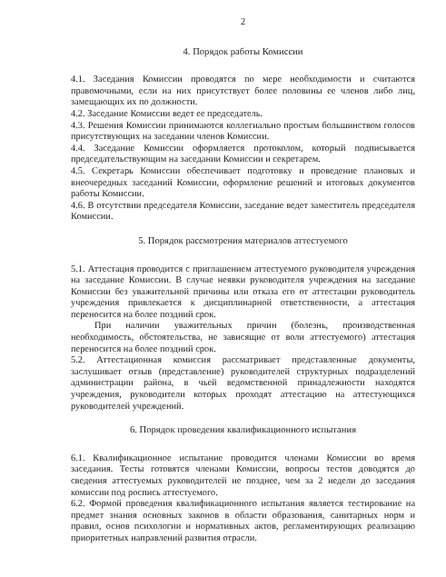2
4. Порядок работы Комиссии
4.1. Заседания Комиссии проводятся по мере необходимости и считаются правомочными, если на них присутствует более половины ее членов либо лиц, замещающих их по должности.
4.2. Заседание Комиссии ведет ее председатель.
4.3. Решения Комиссии принимаются коллегиально простым большинством голосов присутствующих на заседании членов Комиссии.
4.4. Заседание Комиссии оформляется протоколом, который подписывается председательствующим на заседании Комиссии и секретарем.
4.5. Секретарь Комиссии обеспечивает подготовку и проведение плановых и внеочередных заседаний Комиссии, оформление решений и итоговых документов работы Комиссии.
4.6. В отсутствии председателя Комиссии, заседание ведет заместитель председателя Комиссии.
5. Порядок рассмотрения материалов аттестуемого
5.1. Аттестация проводится с приглашением аттестуемого руководителя учреждения на заседание Комиссии. В случае неявки руководителя учреждения на заседание Комиссии без уважительной причины или отказа его от аттестации руководитель учреждения привлекается к дисциплинарной ответственности, а аттестация переносится на более поздний срок.
При наличии уважительных причин (болезнь, производственная необходимость, обстоятельства, не зависящие от воли аттестуемого) аттестация переносится на более поздний срок.
5.2. Аттестационная комиссия рассматривает представленные документы, заслушивает отзыв (представление) руководителей структурных подразделений администрации района, в чьей ведомственной принадлежности находятся учреждения, руководители которых проходят аттестацию на аттестующихся руководителей учреждений.
6. Порядок проведения квалификационного испытания
6.1. Квалификационное испытание проводится членами Комиссии во время заседания. Тесты готовятся членами Комиссии, вопросы тестов доводятся до сведения аттестуемых руководителей не позднее, чем за 2 недели до заседания комиссии под роспись аттестуемого.
6.2. Формой проведения квалификационного испытания является тестирование на предмет знания основных законов в области образования, санитарных норм и правил, основ психологии и нормативных актов, регламентирующих реализацию приоритетных направлений развития отрасли.